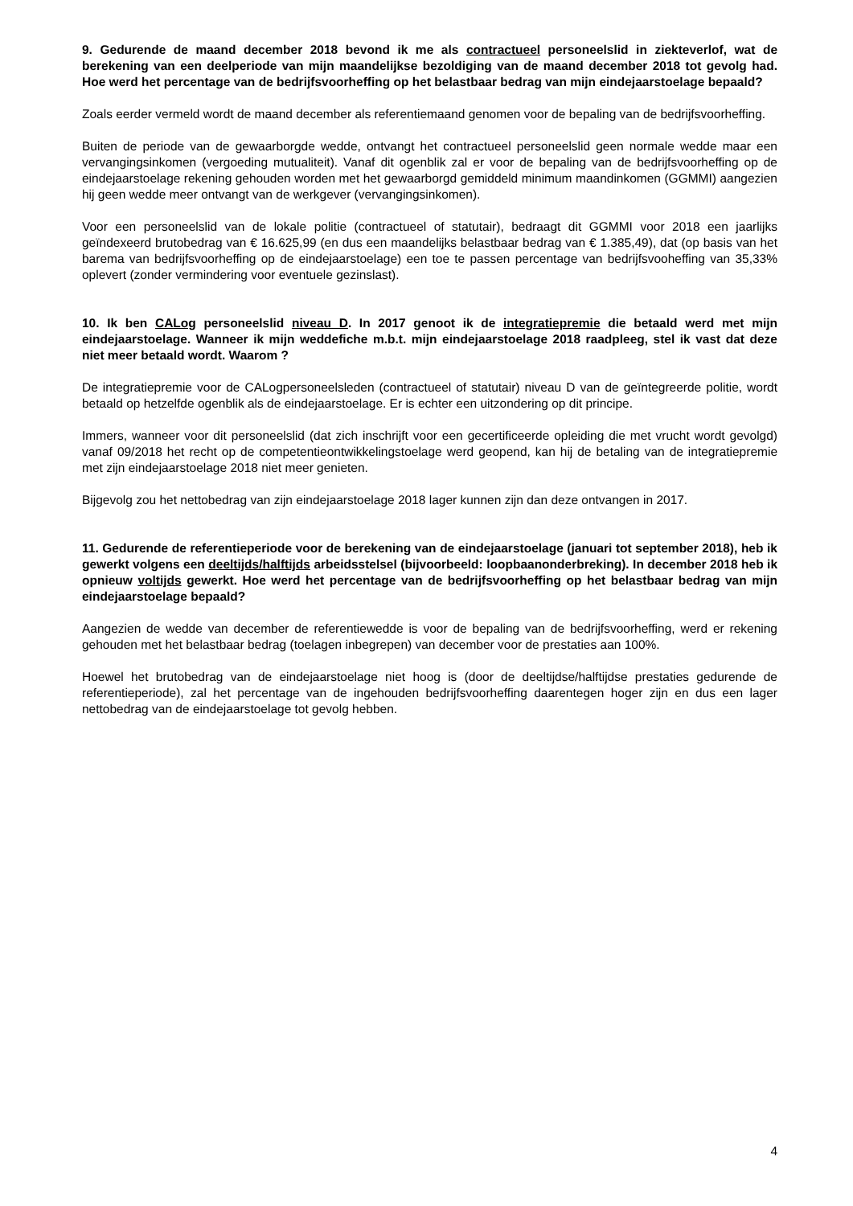9. Gedurende de maand december 2018 bevond ik me als contractueel personeelslid in ziekteverlof, wat de berekening van een deelperiode van mijn maandelijkse bezoldiging van de maand december 2018 tot gevolg had. Hoe werd het percentage van de bedrijfsvoorheffing op het belastbaar bedrag van mijn eindejaarstoelage bepaald?
Zoals eerder vermeld wordt de maand december als referentiemaand genomen voor de bepaling van de bedrijfsvoorheffing.
Buiten de periode van de gewaarborgde wedde, ontvangt het contractueel personeelslid geen normale wedde maar een vervangingsinkomen (vergoeding mutualiteit). Vanaf dit ogenblik zal er voor de bepaling van de bedrijfsvoorheffing op de eindejaarstoelage rekening gehouden worden met het gewaarborgd gemiddeld minimum maandinkomen (GGMMI) aangezien hij geen wedde meer ontvangt van de werkgever (vervangingsinkomen).
Voor een personeelslid van de lokale politie (contractueel of statutair), bedraagt dit GGMMI voor 2018 een jaarlijks geïndexeerd brutobedrag van € 16.625,99 (en dus een maandelijks belastbaar bedrag van € 1.385,49), dat (op basis van het barema van bedrijfsvoorheffing op de eindejaarstoelage) een toe te passen percentage van bedrijfsvooheffing van 35,33% oplevert (zonder vermindering voor eventuele gezinslast).
10. Ik ben CALog personeelslid niveau D. In 2017 genoot ik de integratiepremie die betaald werd met mijn eindejaarstoelage. Wanneer ik mijn weddefiche m.b.t. mijn eindejaarstoelage 2018 raadpleeg, stel ik vast dat deze niet meer betaald wordt. Waarom ?
De integratiepremie voor de CALogpersoneelsleden (contractueel of statutair) niveau D van de geïntegreerde politie, wordt betaald op hetzelfde ogenblik als de eindejaarstoelage. Er is echter een uitzondering op dit principe.
Immers, wanneer voor dit personeelslid (dat zich inschrijft voor een gecertificeerde opleiding die met vrucht wordt gevolgd) vanaf 09/2018 het recht op de competentieontwikkelingstoelage werd geopend, kan hij de betaling van de integratiepremie met zijn eindejaarstoelage 2018 niet meer genieten.
Bijgevolg zou het nettobedrag van zijn eindejaarstoelage 2018 lager kunnen zijn dan deze ontvangen in 2017.
11. Gedurende de referentieperiode voor de berekening van de eindejaarstoelage (januari tot september 2018), heb ik gewerkt volgens een deeltijds/halftijds arbeidsstelsel (bijvoorbeeld: loopbaanonderbreking). In december 2018 heb ik opnieuw voltijds gewerkt. Hoe werd het percentage van de bedrijfsvoorheffing op het belastbaar bedrag van mijn eindejaarstoelage bepaald?
Aangezien de wedde van december de referentiewedde is voor de bepaling van de bedrijfsvoorheffing, werd er rekening gehouden met het belastbaar bedrag (toelagen inbegrepen) van december voor de prestaties aan 100%.
Hoewel het brutobedrag van de eindejaarstoelage niet hoog is (door de deeltijdse/halftijdse prestaties gedurende de referentieperiode), zal het percentage van de ingehouden bedrijfsvoorheffing daarentegen hoger zijn en dus een lager nettobedrag van de eindejaarstoelage tot gevolg hebben.
4